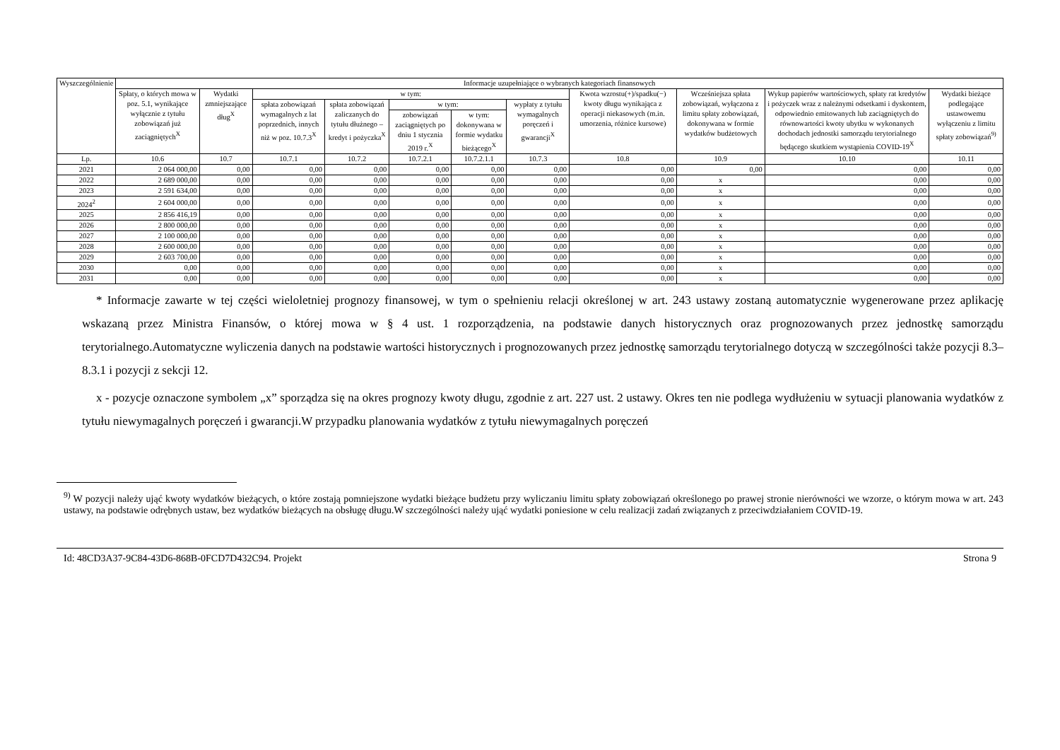| Wyszczególnienie | Informacje uzupełniające o wybranych kategoriach finansowych | | | | | | | | | | |
| --- | --- | --- | --- | --- | --- | --- | --- | --- | --- | --- | --- |
| | Spłaty, o których mowa w poz. 5.1, wynikające wyłącznie z tytułu zobowiązań już zaciągniętych<sup>X</sup> | Wydatki zmniejszające dług<sup>X</sup> | w tym: | | | | | Kwota wzrostu(+)/spadku(−) kwoty długu wynikająca z operacji niekasowych (m.in. umorzenia, różnice kursowe) | Wcześniejsza spłata zobowiązań, wyłączona z limitu spłaty zobowiązań, dokonywana w formie wydatków budżetowych | Wykup papierów wartościowych, spłaty rat kredytów i pożyczek wraz z należnymi odsetkami i dyskontem, odpowiednio emitowanych lub zaciągniętych do równowartości kwoty ubytku w wykonanych dochodach jednostki samorządu terytorialnego będącego skutkiem wystąpienia COVID-19<sup>X</sup> | Wydatki bieżące podlegające ustawowemu wyłączeniu z limitu spłaty zobowiązań<sup>9)</sup> |
| | | | spłata zobowiązań wymagalnych z lat poprzednich, innych niż w poz. 10.7.3<sup>X</sup> | spłata zobowiązań zaliczanych do tytułu dłużnego – kredyt i pożyczka<sup>X</sup> | w tym: | | wypłaty z tytułu wymagalnych poręczeń i gwarancji<sup>X</sup> | | | | |
| | | | | | zobowiązań zaciągniętych po dniu 1 stycznia 2019 r.<sup>X</sup> | w tym: dokonywana w formie wydatku bieżącego<sup>X</sup> | | | | | |
| Lp. | 10.6 | 10.7 | 10.7.1 | 10.7.2 | 10.7.2.1 | 10.7.2.1.1 | 10.7.3 | 10.8 | 10.9 | 10.10 | 10.11 |
| 2021 | 2 064 000,00 | 0,00 | 0,00 | 0,00 | 0,00 | 0,00 | 0,00 | 0,00 | 0,00 | 0,00 | 0,00 |
| 2022 | 2 689 000,00 | 0,00 | 0,00 | 0,00 | 0,00 | 0,00 | 0,00 | 0,00 | x | 0,00 | 0,00 |
| 2023 | 2 591 634,00 | 0,00 | 0,00 | 0,00 | 0,00 | 0,00 | 0,00 | 0,00 | x | 0,00 | 0,00 |
| 2024<sup>2</sup> | 2 604 000,00 | 0,00 | 0,00 | 0,00 | 0,00 | 0,00 | 0,00 | 0,00 | x | 0,00 | 0,00 |
| 2025 | 2 856 416,19 | 0,00 | 0,00 | 0,00 | 0,00 | 0,00 | 0,00 | 0,00 | x | 0,00 | 0,00 |
| 2026 | 2 800 000,00 | 0,00 | 0,00 | 0,00 | 0,00 | 0,00 | 0,00 | 0,00 | x | 0,00 | 0,00 |
| 2027 | 2 100 000,00 | 0,00 | 0,00 | 0,00 | 0,00 | 0,00 | 0,00 | 0,00 | x | 0,00 | 0,00 |
| 2028 | 2 600 000,00 | 0,00 | 0,00 | 0,00 | 0,00 | 0,00 | 0,00 | 0,00 | x | 0,00 | 0,00 |
| 2029 | 2 603 700,00 | 0,00 | 0,00 | 0,00 | 0,00 | 0,00 | 0,00 | 0,00 | x | 0,00 | 0,00 |
| 2030 | 0,00 | 0,00 | 0,00 | 0,00 | 0,00 | 0,00 | 0,00 | 0,00 | x | 0,00 | 0,00 |
| 2031 | 0,00 | 0,00 | 0,00 | 0,00 | 0,00 | 0,00 | 0,00 | 0,00 | x | 0,00 | 0,00 |
* Informacje zawarte w tej części wieloletniej prognozy finansowej, w tym o spełnieniu relacji określonej w art. 243 ustawy zostaną automatycznie wygenerowane przez aplikację wskazaną przez Ministra Finansów, o której mowa w § 4 ust. 1 rozporządzenia, na podstawie danych historycznych oraz prognozowanych przez jednostkę samorządu terytorialnego.Automatyczne wyliczenia danych na podstawie wartości historycznych i prognozowanych przez jednostkę samorządu terytorialnego dotyczą w szczególności także pozycji 8.3–8.3.1 i pozycji z sekcji 12.
x - pozycje oznaczone symbolem „x” sporządza się na okres prognozy kwoty długu, zgodnie z art. 227 ust. 2 ustawy. Okres ten nie podlega wydłużeniu w sytuacji planowania wydatków z tytułu niewymagalnych poręczeń i gwarancji.W przypadku planowania wydatków z tytułu niewymagalnych poręczeń
<sup>9)</sup> W pozycji należy ująć kwoty wydatków bieżących, o które zostają pomniejszone wydatki bieżące budżetu przy wyliczaniu limitu spłaty zobowiązań określonego po prawej stronie nierówności we wzorze, o którym mowa w art. 243 ustawy, na podstawie odrębnych ustaw, bez wydatków bieżących na obsługę długu.W szczególności należy ująć wydatki poniesione w celu realizacji zadań związanych z przeciwdziałaniem COVID-19.
Id: 48CD3A37-9C84-43D6-868B-0FCD7D432C94. Projekt Strona 9